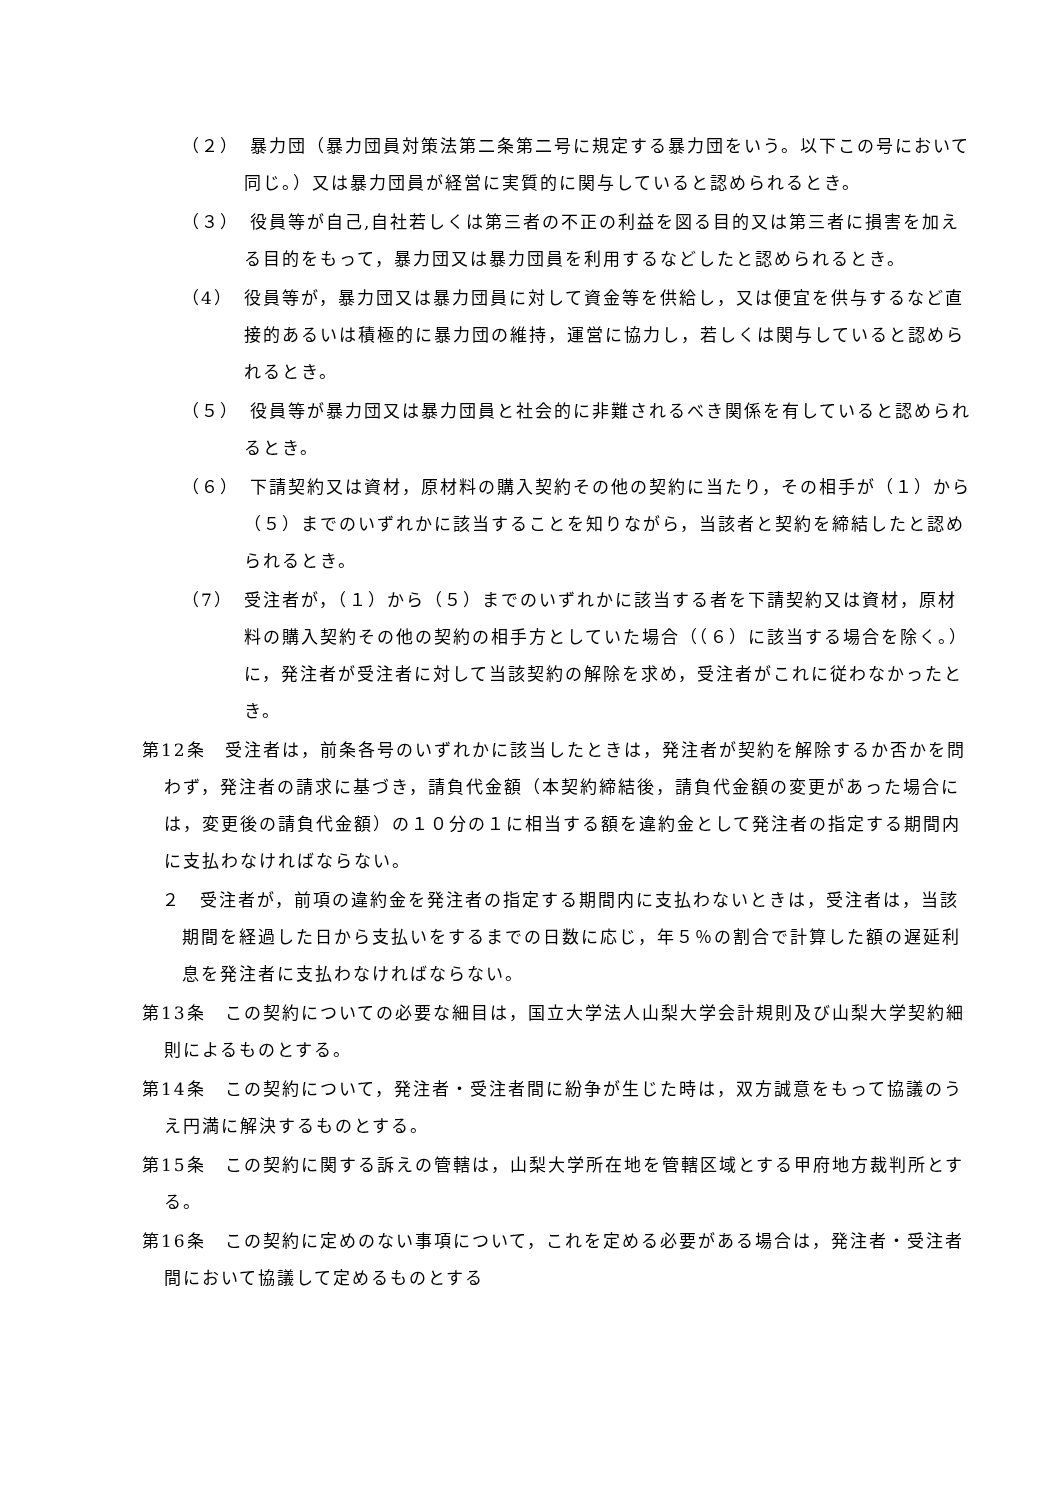（２）　暴力団（暴力団員対策法第二条第二号に規定する暴力団をいう。以下この号において同じ。）又は暴力団員が経営に実質的に関与していると認められるとき。
（３）　役員等が自己,自社若しくは第三者の不正の利益を図る目的又は第三者に損害を加える目的をもって，暴力団又は暴力団員を利用するなどしたと認められるとき。
（4）　役員等が，暴力団又は暴力団員に対して資金等を供給し，又は便宜を供与するなど直接的あるいは積極的に暴力団の維持，運営に協力し，若しくは関与していると認められるとき。
（５）　役員等が暴力団又は暴力団員と社会的に非難されるべき関係を有していると認められるとき。
（６）　下請契約又は資材，原材料の購入契約その他の契約に当たり，その相手が（１）から（５）までのいずれかに該当することを知りながら，当該者と契約を締結したと認められるとき。
（7）　受注者が，（１）から（５）までのいずれかに該当する者を下請契約又は資材，原材料の購入契約その他の契約の相手方としていた場合（（６）に該当する場合を除く。）に，発注者が受注者に対して当該契約の解除を求め，受注者がこれに従わなかったとき。
第12条　受注者は，前条各号のいずれかに該当したときは，発注者が契約を解除するか否かを問わず，発注者の請求に基づき，請負代金額（本契約締結後，請負代金額の変更があった場合には，変更後の請負代金額）の１０分の１に相当する額を違約金として発注者の指定する期間内に支払わなければならない。
２　受注者が，前項の違約金を発注者の指定する期間内に支払わないときは，受注者は，当該期間を経過した日から支払いをするまでの日数に応じ，年５％の割合で計算した額の遅延利息を発注者に支払わなければならない。
第13条　この契約についての必要な細目は，国立大学法人山梨大学会計規則及び山梨大学契約細則によるものとする。
第14条　この契約について，発注者・受注者間に紛争が生じた時は，双方誠意をもって協議のうえ円満に解決するものとする。
第15条　この契約に関する訴えの管轄は，山梨大学所在地を管轄区域とする甲府地方裁判所とする。
第16条　この契約に定めのない事項について，これを定める必要がある場合は，発注者・受注者間において協議して定めるものとする